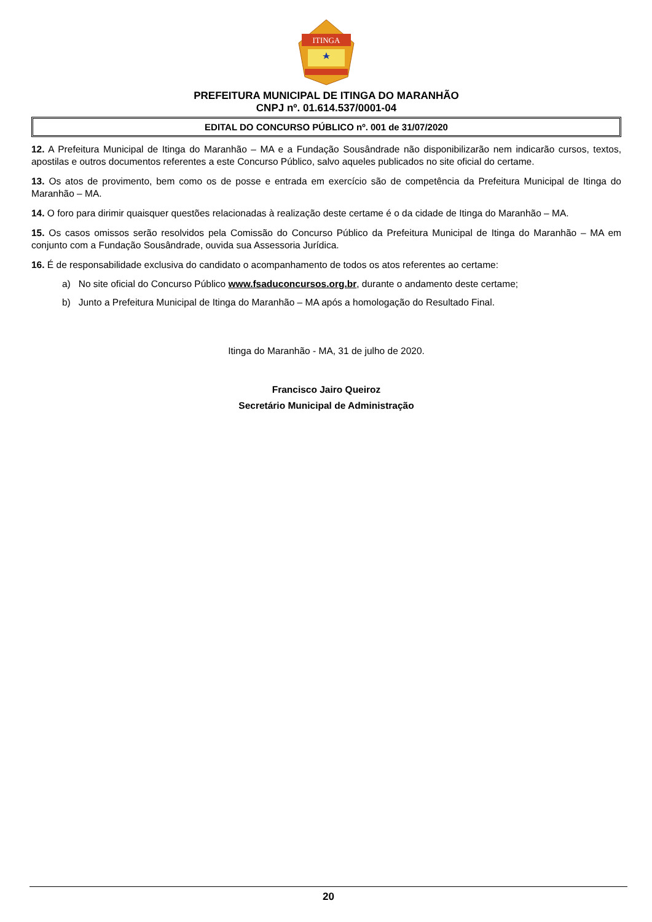ITINGA
PREFEITURA MUNICIPAL DE ITINGA DO MARANHÃO
CNPJ nº. 01.614.537/0001-04
EDITAL DO CONCURSO PÚBLICO nº. 001 de 31/07/2020
12. A Prefeitura Municipal de Itinga do Maranhão – MA e a Fundação Sousândrade não disponibilizarão nem indicarão cursos, textos, apostilas e outros documentos referentes a este Concurso Público, salvo aqueles publicados no site oficial do certame.
13. Os atos de provimento, bem como os de posse e entrada em exercício são de competência da Prefeitura Municipal de Itinga do Maranhão – MA.
14. O foro para dirimir quaisquer questões relacionadas à realização deste certame é o da cidade de Itinga do Maranhão – MA.
15. Os casos omissos serão resolvidos pela Comissão do Concurso Público da Prefeitura Municipal de Itinga do Maranhão – MA em conjunto com a Fundação Sousândrade, ouvida sua Assessoria Jurídica.
16. É de responsabilidade exclusiva do candidato o acompanhamento de todos os atos referentes ao certame:
a) No site oficial do Concurso Público www.fsaduconcursos.org.br, durante o andamento deste certame;
b) Junto a Prefeitura Municipal de Itinga do Maranhão – MA após a homologação do Resultado Final.
Itinga do Maranhão - MA, 31 de julho de 2020.
Francisco Jairo Queiroz
Secretário Municipal de Administração
20